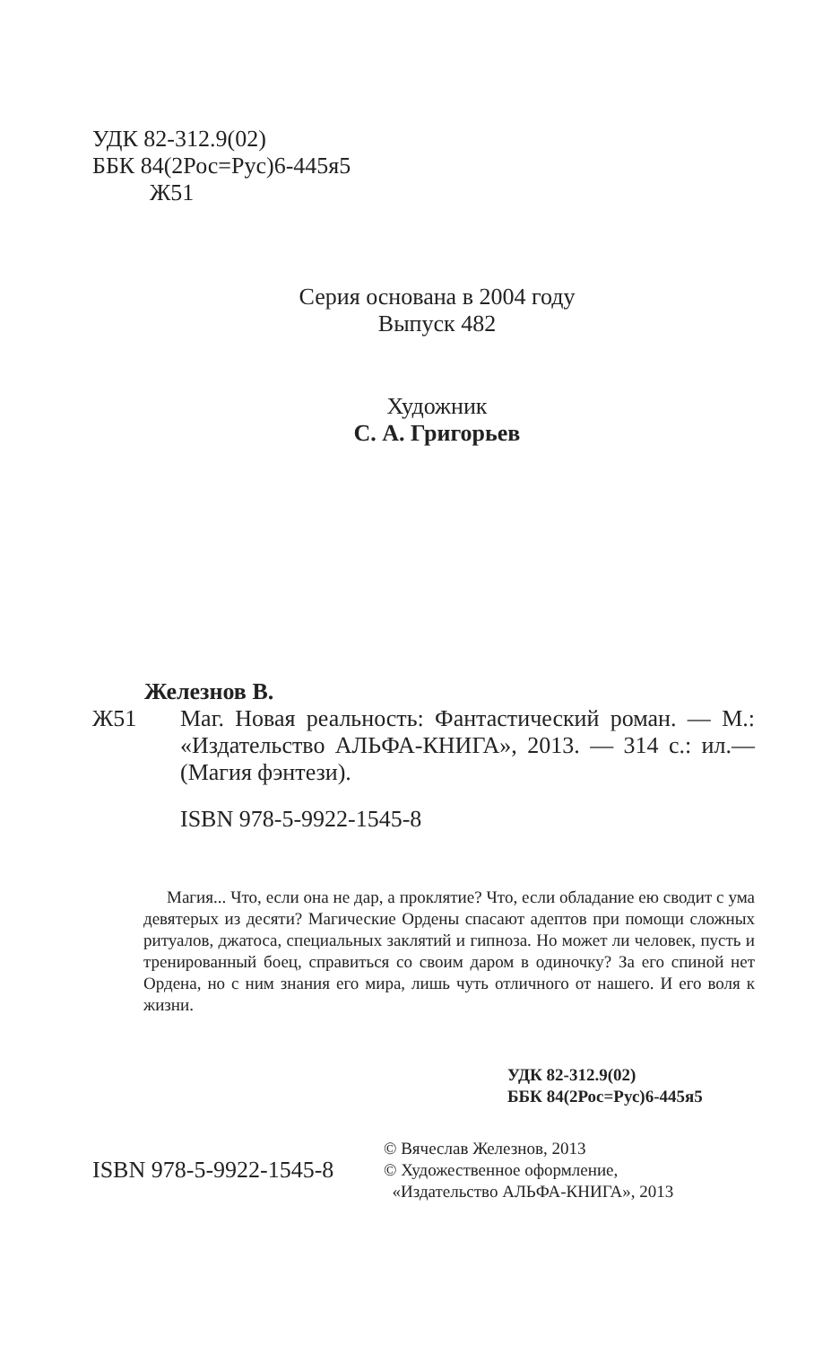УДК 82-312.9(02)
ББК 84(2Рос=Рус)6-445я5
Ж51
Серия основана в 2004 году
Выпуск 482
Художник
С. А. Григорьев
Железнов В.
Ж51 Маг. Новая реальность: Фантастический роман. — М.: «Издательство АЛЬФА-КНИГА», 2013. — 314 с.: ил.— (Магия фэнтези).
ISBN 978-5-9922-1545-8
Магия... Что, если она не дар, а проклятие? Что, если обладание ею сводит с ума девятерых из десяти? Магические Ордены спасают адептов при помощи сложных ритуалов, джатоса, специальных заклятий и гипноза. Но может ли человек, пусть и тренированный боец, справиться со своим даром в одиночку? За его спиной нет Ордена, но с ним знания его мира, лишь чуть отличного от нашего. И его воля к жизни.
УДК 82-312.9(02)
ББК 84(2Рос=Рус)6-445я5
ISBN 978-5-9922-1545-8
© Вячеслав Железнов, 2013
© Художественное оформление,
«Издательство АЛЬФА-КНИГА», 2013